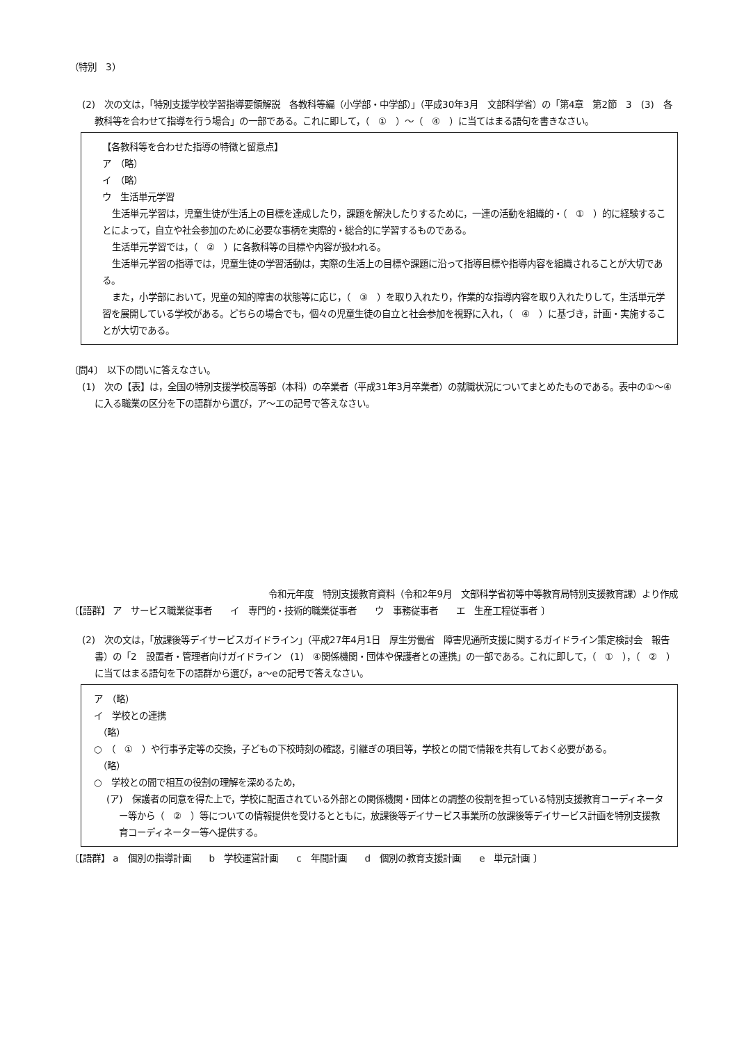（特別　3）
(2)　次の文は，「特別支援学校学習指導要領解説　各教科等編（小学部・中学部）」（平成30年3月　文部科学省）の「第4章　第2節　3　(3)　各教科等を合わせて指導を行う場合」の一部である。これに即して，（　①　）～（　④　）に当てはまる語句を書きなさい。
【各教科等を合わせた指導の特徴と留意点】
ア　（略）
イ　（略）
ウ　生活単元学習
生活単元学習は，児童生徒が生活上の目標を達成したり，課題を解決したりするために，一連の活動を組織的・（　①　）的に経験することによって，自立や社会参加のために必要な事柄を実際的・総合的に学習するものである。
生活単元学習では，（　②　）に各教科等の目標や内容が扱われる。
生活単元学習の指導では，児童生徒の学習活動は，実際の生活上の目標や課題に沿って指導目標や指導内容を組織されることが大切である。
また，小学部において，児童の知的障害の状態等に応じ，（　③　）を取り入れたり，作業的な指導内容を取り入れたりして，生活単元学習を展開している学校がある。どちらの場合でも，個々の児童生徒の自立と社会参加を視野に入れ，（　④　）に基づき，計画・実施することが大切である。
〔問4〕　以下の問いに答えなさい。
(1)　次の【表】は，全国の特別支援学校高等部（本科）の卒業者（平成31年3月卒業者）の就職状況についてまとめたものである。表中の①～④に入る職業の区分を下の語群から選び，ア～エの記号で答えなさい。
令和元年度　特別支援教育資料（令和2年9月　文部科学省初等中等教育局特別支援教育課）より作成
〔【語群】 ア　サービス職業従事者　　イ　専門的・技術的職業従事者　　ウ　事務従事者　　エ　生産工程従事者 〕
(2)　次の文は，「放課後等デイサービスガイドライン」（平成27年4月1日　厚生労働省　障害児通所支援に関するガイドライン策定検討会　報告書）の「2　設置者・管理者向けガイドライン　(1)　④関係機関・団体や保護者との連携」の一部である。これに即して，（　①　），（　②　）に当てはまる語句を下の語群から選び，a～eの記号で答えなさい。
ア　（略）
イ　学校との連携
　（略）
○　（　①　）や行事予定等の交換，子どもの下校時刻の確認，引継ぎの項目等，学校との間で情報を共有しておく必要がある。
　（略）
○　学校との間で相互の役割の理解を深めるため，
(ア)　保護者の同意を得た上で，学校に配置されている外部との関係機関・団体との調整の役割を担っている特別支援教育コーディネーター等から（　②　）等についての情報提供を受けるとともに，放課後等デイサービス事業所の放課後等デイサービス計画を特別支援教育コーディネーター等へ提供する。
〔【語群】 a　個別の指導計画　　b　学校運営計画　　c　年間計画　　d　個別の教育支援計画　　e　単元計画 〕